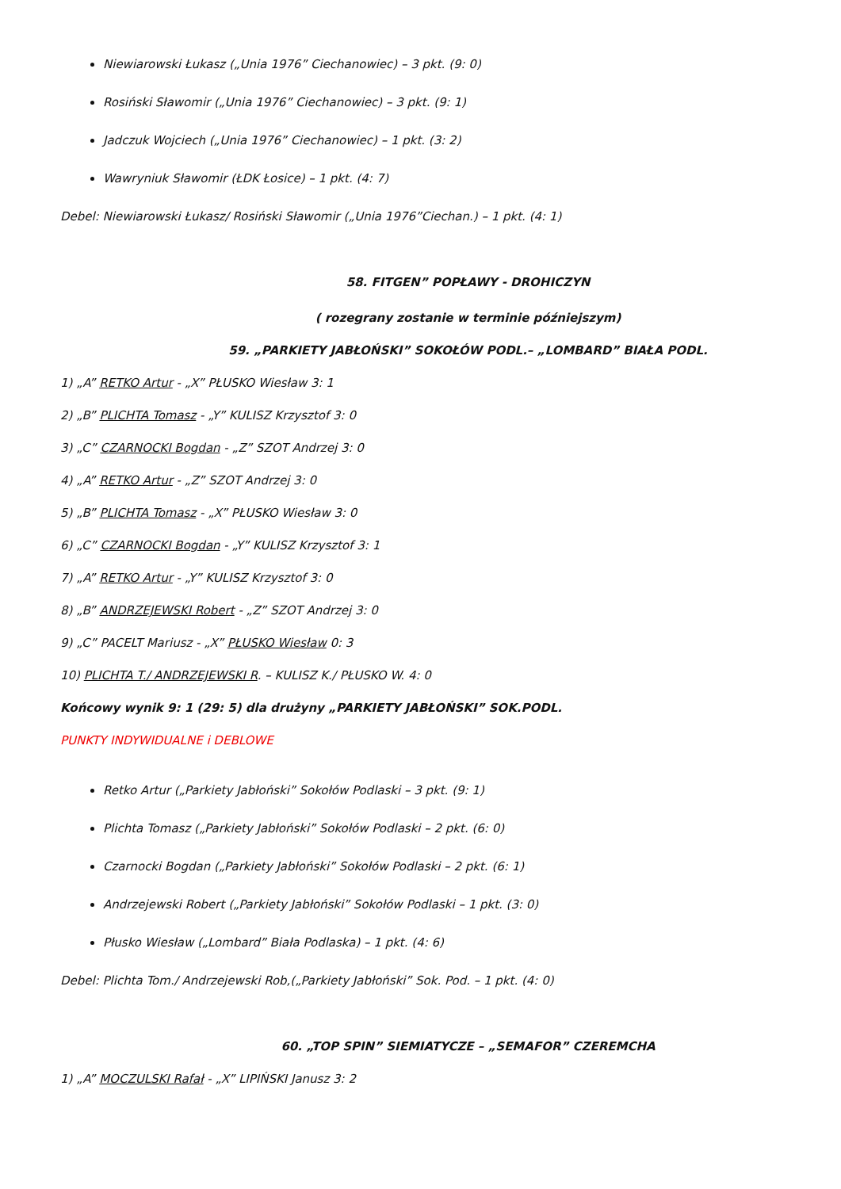Niewiarowski Łukasz („Unia 1976” Ciechanowiec) – 3 pkt. (9: 0)
Rosiński Sławomir („Unia 1976” Ciechanowiec) – 3 pkt. (9: 1)
Jadczuk Wojciech („Unia 1976” Ciechanowiec) – 1 pkt. (3: 2)
Wawryniuk Sławomir (ŁDK Łosice) – 1 pkt. (4: 7)
Debel: Niewiarowski Łukasz/ Rosiński Sławomir („Unia 1976”Ciechan.) – 1 pkt. (4: 1)
58. FITGEN” POPŁAWY - DROHICZYN
( rozegrany zostanie w terminie późniejszym)
59. „PARKIETY JABŁOŃSKI” SOKOŁÓW PODL.– „LOMBARD” BIAŁA PODL.
1) „A” RETKO Artur - „X” PŁUSKO Wiesław 3: 1
2) „B” PLICHTA Tomasz - „Y” KULISZ Krzysztof 3: 0
3) „C” CZARNOCKI Bogdan - „Z” SZOT Andrzej 3: 0
4) „A” RETKO Artur - „Z” SZOT Andrzej 3: 0
5) „B” PLICHTA Tomasz - „X” PŁUSKO Wiesław 3: 0
6) „C” CZARNOCKI Bogdan - „Y” KULISZ Krzysztof 3: 1
7) „A” RETKO Artur - „Y” KULISZ Krzysztof 3: 0
8) „B” ANDRZEJEWSKI Robert - „Z” SZOT Andrzej 3: 0
9) „C” PACELT Mariusz - „X” PŁUSKO Wiesław 0: 3
10) PLICHTA T./ ANDRZEJEWSKI R. – KULISZ K./ PŁUSKO W. 4: 0
Końcowy wynik 9: 1 (29: 5) dla drużyny „PARKIETY JABŁOŃSKI” SOK.PODL.
PUNKTY INDYWIDUALNE i DEBLOWE
Retko Artur („Parkiety Jabłoński” Sokołów Podlaski – 3 pkt. (9: 1)
Plichta Tomasz („Parkiety Jabłoński” Sokołów Podlaski – 2 pkt. (6: 0)
Czarnocki Bogdan („Parkiety Jabłoński” Sokołów Podlaski – 2 pkt. (6: 1)
Andrzejewski Robert („Parkiety Jabłoński” Sokołów Podlaski – 1 pkt. (3: 0)
Płusko Wiesław („Lombard” Biała Podlaska) – 1 pkt. (4: 6)
Debel: Plichta Tom./ Andrzejewski Rob,(„Parkiety Jabłoński” Sok. Pod. – 1 pkt. (4: 0)
60. „TOP SPIN” SIEMIATYCZE – „SEMAFOR” CZEREMCHA
1) „A” MOCZULSKI Rafał - „X” LIPIŃSKI Janusz 3: 2